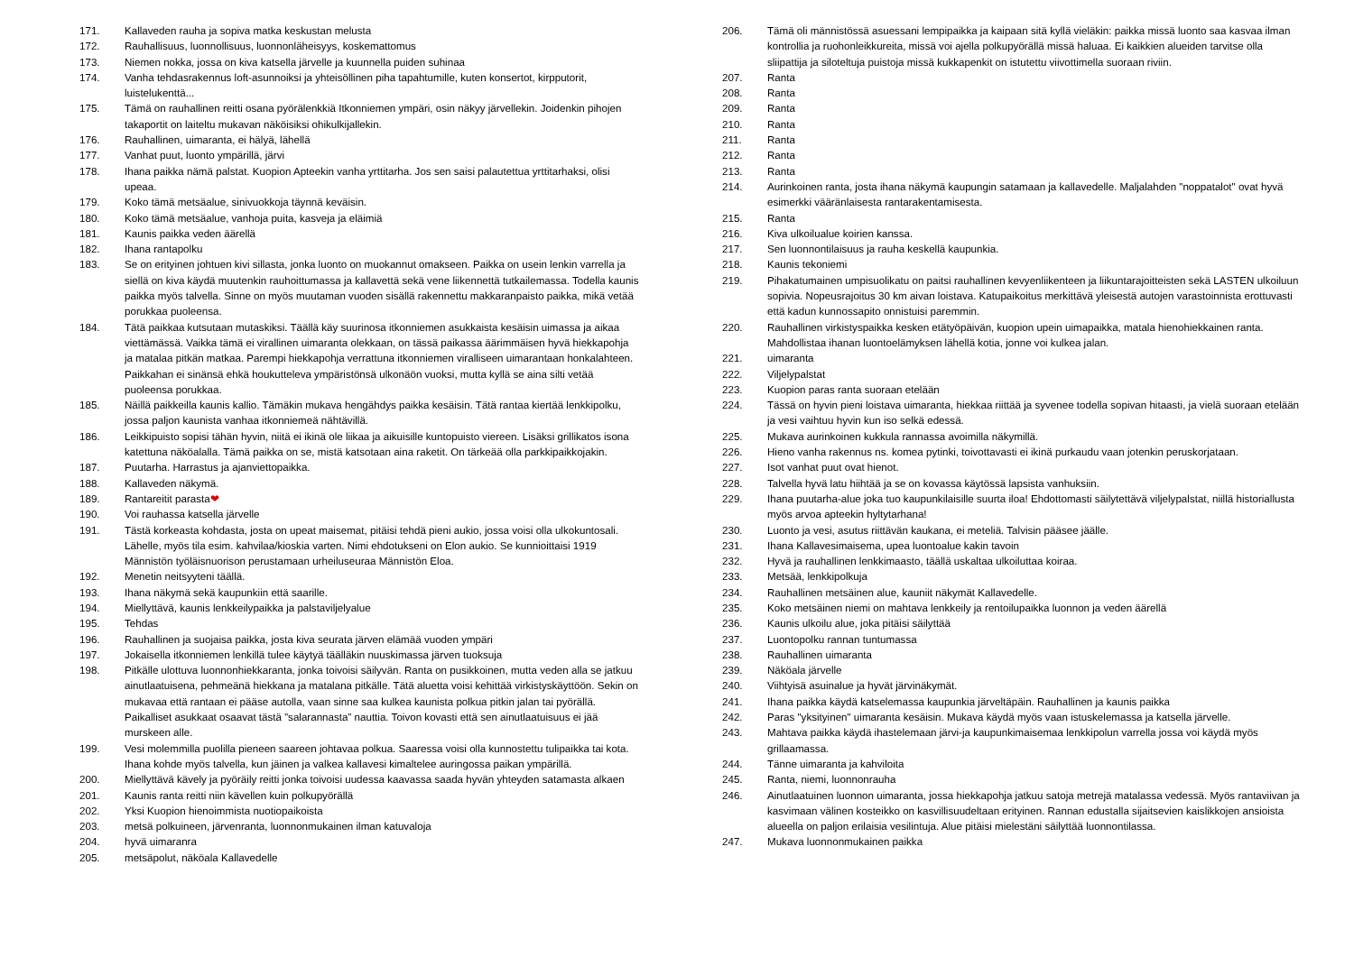171. Kallaveden rauha ja sopiva matka keskustan melusta
172. Rauhallisuus, luonnollisuus, luonnonläheisyys, koskemattomus
173. Niemen nokka, jossa on kiva katsella järvelle ja kuunnella puiden suhinaa
174. Vanha tehdasrakennus loft-asunnoiksi ja yhteisöllinen piha tapahtumille, kuten konsertot, kirpputorit, luistelukenttä...
175. Tämä on rauhallinen reitti osana pyörälenkkiä Itkonniemen ympäri, osin näkyy järvellekin. Joidenkin pihojen takaportit on laiteltu mukavan näköisiksi ohikulkijallekin.
176. Rauhallinen, uimaranta, ei hälyä, lähellä
177. Vanhat puut, luonto ympärillä, järvi
178. Ihana paikka nämä palstat. Kuopion Apteekin vanha yrttitarha. Jos sen saisi palautettua yrttitarhaksi, olisi upeaa.
179. Koko tämä metsäalue, sinivuokkoja täynnä keväisin.
180. Koko tämä metsäalue, vanhoja puita, kasveja ja eläimiä
181. Kaunis paikka veden äärellä
182. Ihana rantapolku
183. Se on erityinen johtuen kivi sillasta, jonka luonto on muokannut omakseen. Paikka on usein lenkin varrella ja siellä on kiva käydä muutenkin rauhoittumassa ja kallavettä sekä vene liikennettä tutkailemassa. Todella kaunis paikka myös talvella. Sinne on myös muutaman vuoden sisällä rakennettu makkaranpaisto paikka, mikä vetää porukkaa puoleensa.
184. Tätä paikkaa kutsutaan mutaskiksi. Täällä käy suurinosa itkonniemen asukkaista kesäisin uimassa ja aikaa viettämässä. Vaikka tämä ei virallinen uimaranta olekkaan, on tässä paikassa äärimmäisen hyvä hiekkapohja ja matalaa pitkän matkaa. Parempi hiekkapohja verrattuna itkonniemen viralliseen uimarantaan honkalahteen. Paikkahan ei sinänsä ehkä houkutteleva ympäristönsä ulkonäön vuoksi, mutta kyllä se aina silti vetää puoleensa porukkaa.
185. Näillä paikkeilla kaunis kallio. Tämäkin mukava hengähdys paikka kesäisin. Tätä rantaa kiertää lenkkipolku, jossa paljon kaunista vanhaa itkonniemeä nähtävillä.
186. Leikkipuisto sopisi tähän hyvin, niitä ei ikinä ole liikaa ja aikuisille kuntopuisto viereen. Lisäksi grillikatos isona katettuna näköalalla. Tämä paikka on se, mistä katsotaan aina raketit. On tärkeää olla parkkipaikkojakin.
187. Puutarha. Harrastus ja ajanviettopaikka.
188. Kallaveden näkymä.
189. Rantareitit parasta❤
190. Voi rauhassa katsella järvelle
191. Tästä korkeasta kohdasta, josta on upeat maisemat, pitäisi tehdä pieni aukio, jossa voisi olla ulkokuntosali. Lähelle, myös tila esim. kahvilaa/kioskia varten. Nimi ehdotukseni on Elon aukio. Se kunnioittaisi 1919 Männistön työläisnuorison perustamaan urheiluseuraa Männistön Eloa.
192. Menetin neitsyyteni täällä.
193. Ihana näkymä sekä kaupunkiin että saarille.
194. Miellyttävä, kaunis lenkkeilypaikka ja palstaviljelyalue
195. Tehdas
196. Rauhallinen ja suojaisa paikka, josta kiva seurata järven elämää vuoden ympäri
197. Jokaisella itkonniemen lenkillä tulee käytyä täälläkin nuuskimassa järven tuoksuja
198. Pitkälle ulottuva luonnonhiekkaranta, jonka toivoisi säilyvän. Ranta on pusikkoinen, mutta veden alla se jatkuu ainutlaatuisena, pehmeänä hiekkana ja matalana pitkälle. Tätä aluetta voisi kehittää virkistyskäyttöön. Sekin on mukavaa että rantaan ei pääse autolla, vaan sinne saa kulkea kaunista polkua pitkin jalan tai pyörällä. Paikalliset asukkaat osaavat tästä ”salarannasta” nauttia. Toivon kovasti että sen ainutlaatuisuus ei jää murskeen alle.
199. Vesi molemmilla puolilla pieneen saareen johtavaa polkua. Saaressa voisi olla kunnostettu tulipaikka tai kota. Ihana kohde myös talvella, kun jäinen ja valkea kallavesi kimaltelee auringossa paikan ympärillä.
200. Miellyttävä kävely ja pyöräily reitti jonka toivoisi uudessa kaavassa saada hyvän yhteyden satamasta alkaen
201. Kaunis ranta reitti niin kävellen kuin polkupyörällä
202. Yksi Kuopion hienoimmista nuotiopaikoista
203. metsä polkuineen, järvenranta, luonnonmukainen ilman katuvaloja
204. hyvä uimaranra
205. metsäpolut, näköala Kallavedelle
206. Tämä oli männistössä asuessani lempipaikka ja kaipaan sitä kyllä vieläkin: paikka missä luonto saa kasvaa ilman kontrollia ja ruohonleikkureita, missä voi ajella polkupyörällä missä haluaa. Ei kaikkien alueiden tarvitse olla sliipattija ja siloteltuja puistoja missä kukkapenkit on istutettu viivottimella suoraan riviin.
207. Ranta
208. Ranta
209. Ranta
210. Ranta
211. Ranta
212. Ranta
213. Ranta
214. Aurinkoinen ranta, josta ihana näkymä kaupungin satamaan ja kallavedelle. Maljalahden "noppatalot" ovat hyvä esimerkki vääränlaisesta rantarakentamisesta.
215. Ranta
216. Kiva ulkoilualue koirien kanssa.
217. Sen luonnontilaisuus ja rauha keskellä kaupunkia.
218. Kaunis tekoniemi
219. Pihakatumainen umpisuolikatu on paitsi rauhallinen kevyenliikenteen ja liikuntarajoitteisten sekä LASTEN ulkoiluun sopivia. Nopeusrajoitus 30 km aivan loistava. Katupaikoitus merkittävä yleisestä autojen varastoinnista erottuvasti että kadun kunnossapito onnistuisi paremmin.
220. Rauhallinen virkistyspaikka kesken etätyöpäivän, kuopion upein uimapaikka, matala hienohiekkainen ranta. Mahdollistaa ihanan luontoelämyksen lähellä kotia, jonne voi kulkea jalan.
221. uimaranta
222. Viljelypalstat
223. Kuopion paras ranta suoraan etelään
224. Tässä on hyvin pieni loistava uimaranta, hiekkaa riittää ja syvenee todella sopivan hitaasti, ja vielä suoraan etelään ja vesi vaihtuu hyvin kun iso selkä edessä.
225. Mukava aurinkoinen kukkula rannassa avoimilla näkymillä.
226. Hieno vanha rakennus ns. komea pytinki, toivottavasti ei ikinä purkaudu vaan jotenkin peruskorjataan.
227. Isot vanhat puut ovat hienot.
228. Talvella hyvä latu hiihtää ja se on kovassa käytössä lapsista vanhuksiin.
229. Ihana puutarha-alue joka tuo kaupunkilaisille suurta iloa! Ehdottomasti säilytettävä viljelypalstat, niillä historiallusta myös arvoa apteekin hyltytarhana!
230. Luonto ja vesi, asutus riittävän kaukana, ei meteliä. Talvisin pääsee jäälle.
231. Ihana Kallavesimaisema, upea luontoalue kakin tavoin
232. Hyvä ja rauhallinen lenkkimaasto, täällä uskaltaa ulkoiluttaa koiraa.
233. Metsää, lenkkipolkuja
234. Rauhallinen metsäinen alue, kauniit näkymät Kallavedelle.
235. Koko metsäinen niemi on mahtava lenkkeily ja rentoilupaikka luonnon ja veden äärellä
236. Kaunis ulkoilu alue, joka pitäisi säilyttää
237. Luontopolku rannan tuntumassa
238. Rauhallinen uimaranta
239. Näköala järvelle
240. Viihtyisä asuinalue ja hyvät järvinäkymät.
241. Ihana paikka käydä katselemassa kaupunkia järveltäpäin. Rauhallinen ja kaunis paikka
242. Paras "yksityinen" uimaranta kesäisin. Mukava käydä myös vaan istuskelemassa ja katsella järvelle.
243. Mahtava paikka käydä ihastelemaan järvi-ja kaupunkimaisemaa lenkkipolun varrella jossa voi käydä myös grillaamassa.
244. Tänne uimaranta ja kahviloita
245. Ranta, niemi, luonnonrauha
246. Ainutlaatuinen luonnon uimaranta, jossa hiekkapohja jatkuu satoja metrejä matalassa vedessä. Myös rantaviivan ja kasvimaan välinen kosteikko on kasvillisuudeltaan erityinen. Rannan edustalla sijaitsevien kaislikkojen ansioista alueella on paljon erilaisia vesilintuja. Alue pitäisi mielestäni säilyttää luonnontilassa.
247. Mukava luonnonmukainen paikka